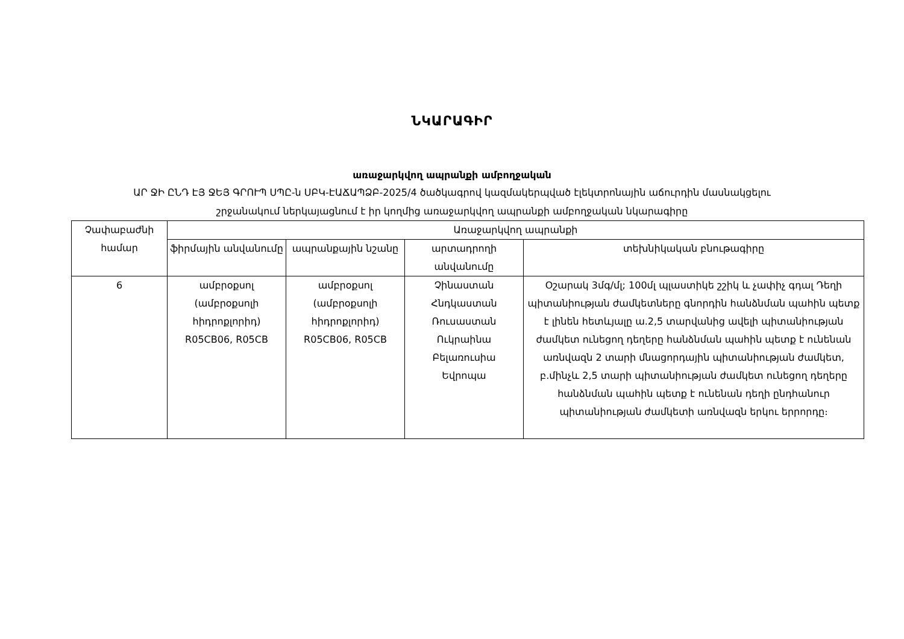ՆԿԱՐԱԳԻՐ
առաջարկվող ապրանքի ամբողջական
ԱՐ ՋԻ ԸՆԴ ԷՅ ՋԵՅ ԳՐՈՒՊ ՍՊԸ-ն ՍԲԿ-ԷԱՃԱՊՁԲ-2025/4 ծածկագրով կազմակերպված էլեկտրոնային աճուրդին մասնակցելու
շրջանակում ներկայացնում է իր կողմից առաջարկվող ապրանքի ամբողջական նկարագիրը
| Չափաբաժնի համար | Առաջարկվող ապրանքի | | | |
| --- | --- | --- | --- | --- |
| | ֆիրմային անվանումը | ապրանքային նշանը | արտադրողի անվանումը | տեխնիկական բնութագիրը |
| 6 | ամբրօքսոլ (ամբրօքսոլի հիդրոքլորիդ) R05CB06, R05CB | ամբրօքսոլ (ամբրօքսոլի հիդրոքլորիդ) R05CB06, R05CB | Չինաստան Հնդկաստան Ռուսաստան Ուկրաինա Բելառուսիա Եվրոպա | Օշարակ 3մգ/մլ; 100մլ պլաստիկե շշիկ և չափիչ գդալ Դեղի պիտանիության ժամկետները գնորդին հանձնման պահին պետք է լինեն հետևյալը ա.2,5 տարվանից ավելի պիտանիության ժամկետ ունեցող դեղերը հանձնման պահին պետք է ունենան առնվազն 2 տարի մնացորդային պիտանիության ժամկետ, բ.մինչև 2,5 տարի պիտանիության ժամկետ ունեցող դեղերը հանձնման պահին պետք է ունենան դեղի ընդհանուր պիտանիության ժամկետի առնվազն երկու երրորդը։ |